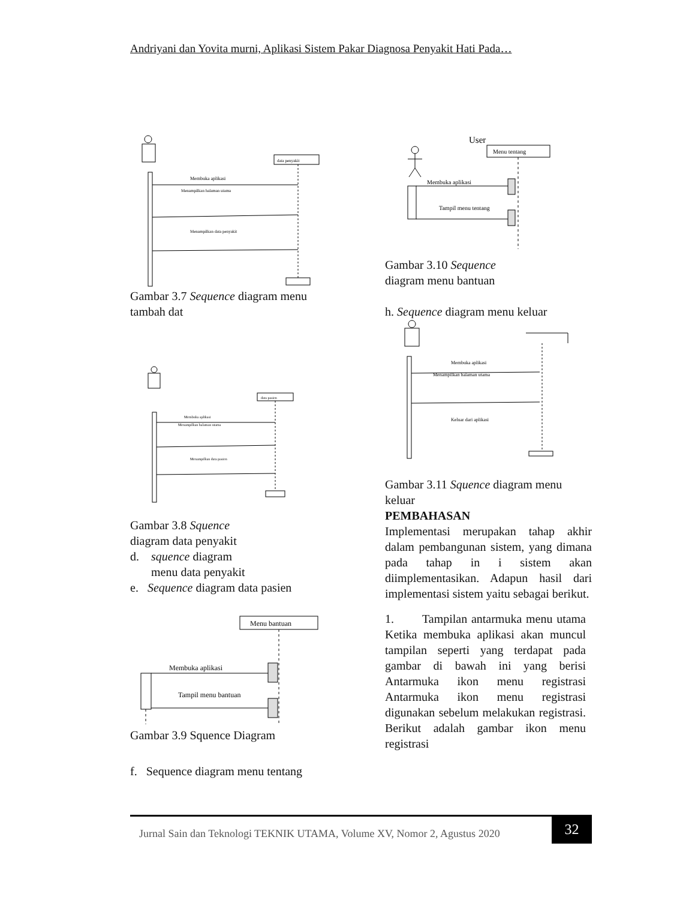Andriyani dan Yovita murni, Aplikasi Sistem Pakar Diagnosa Penyakit Hati Pada…
data penyakit
Membuka aplikasi
Menampilkan halaman utama
Menampilkan data penyakit
Gambar 3.7 Sequence diagram menu tambah dat
data pasien
Membuka aplikasi
Menampilkan halaman utama
Menampilkan data pasien
Gambar 3.8 Squence
diagram data penyakit
d. squence diagram
menu data penyakit
e. Sequence diagram data pasien
Menu bantuan
Membuka aplikasi
Tampil menu bantuan
Gambar 3.9 Squence Diagram
f. Sequence diagram menu tentang
User
Menu tentang
Membuka aplikasi
Tampil menu tentang
Gambar 3.10 Sequence
diagram menu bantuan
h. Sequence diagram menu keluar
Membuka aplikasi
Menampilkan halaman utama
Keluar dari aplikasi
Gambar 3.11 Squence diagram menu keluar
PEMBAHASAN
Implementasi merupakan tahap akhir dalam pembangunan sistem, yang dimana pada tahap in i sistem akan diimplementasikan. Adapun hasil dari implementasi sistem yaitu sebagai berikut.
1. Tampilan antarmuka menu utama Ketika membuka aplikasi akan muncul tampilan seperti yang terdapat pada gambar di bawah ini yang berisi Antarmuka ikon menu registrasi Antarmuka ikon menu registrasi digunakan sebelum melakukan registrasi. Berikut adalah gambar ikon menu registrasi
Jurnal Sain dan Teknologi TEKNIK UTAMA, Volume XV, Nomor 2, Agustus 2020 32